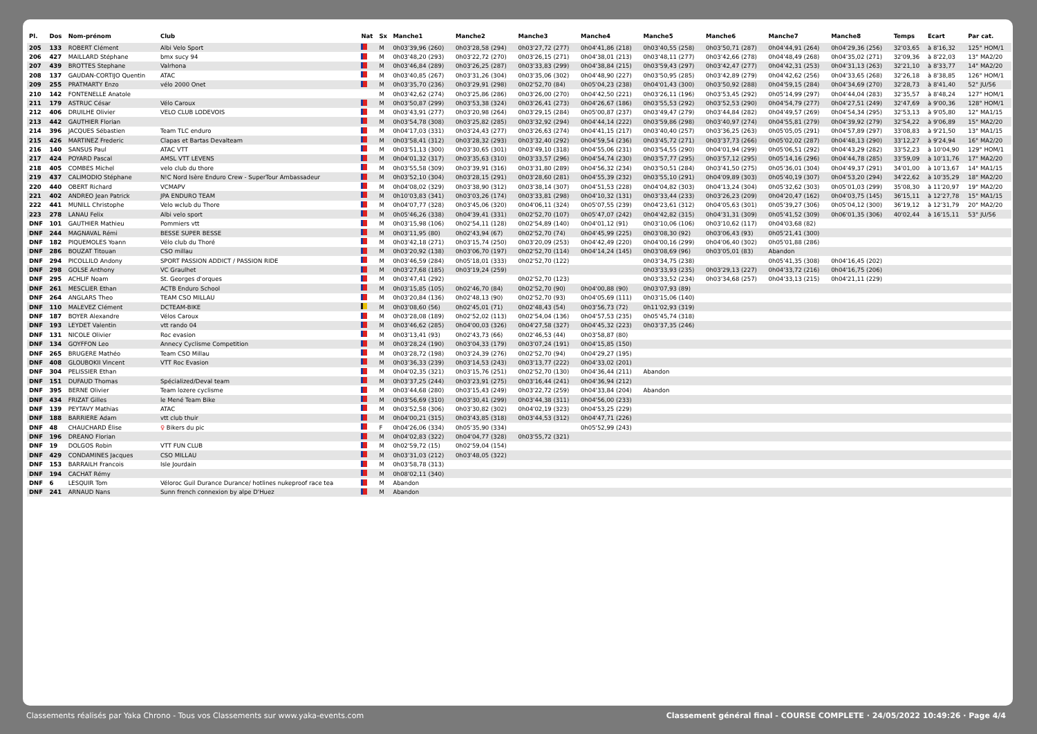| Pl. | Dos | Nom-prénom | Club | Nat | Sx | Manche1 | Manche2 | Manche3 | Manche4 | Manche5 | Manche6 | Manche7 | Manche8 | Temps | Ecart | Par cat. |
| --- | --- | --- | --- | --- | --- | --- | --- | --- | --- | --- | --- | --- | --- | --- | --- | --- |
| 205 | 133 | ROBERT Clément | Albi Velo Sport | | M | 0h03'39,96 (260) | 0h03'28,58 (294) | 0h03'27,72 (277) | 0h04'41,86 (218) | 0h03'40,55 (258) | 0h03'50,71 (287) | 0h04'44,91 (264) | 0h04'29,36 (256) | 32'03,65 | à 8'16,32 | 125° HOM/1 |
| 206 | 427 | MAILLARD Stéphane | bmx sucy 94 | | M | 0h03'48,20 (293) | 0h03'22,72 (270) | 0h03'26,15 (271) | 0h04'38,01 (213) | 0h03'48,11 (277) | 0h03'42,66 (278) | 0h04'48,49 (268) | 0h04'35,02 (271) | 32'09,36 | à 8'22,03 | 13° MA2/20 |
| 207 | 439 | BROTTES Stephane | Valrhona | | M | 0h03'46,84 (289) | 0h03'26,25 (287) | 0h03'33,83 (299) | 0h04'38,84 (215) | 0h03'59,43 (297) | 0h03'42,47 (277) | 0h04'42,31 (253) | 0h04'31,13 (263) | 32'21,10 | à 8'33,77 | 14° MA2/20 |
| 208 | 137 | GAUDAN-CORTIJO Quentin | ATAC | | M | 0h03'40,85 (267) | 0h03'31,26 (304) | 0h03'35,06 (302) | 0h04'48,90 (227) | 0h03'50,95 (285) | 0h03'42,89 (279) | 0h04'42,62 (256) | 0h04'33,65 (268) | 32'26,18 | à 8'38,85 | 126° HOM/1 |
| 209 | 255 | PRATMARTY Enzo | vélo 2000 Onet | | M | 0h03'35,70 (236) | 0h03'29,91 (298) | 0h02'52,70 (84) | 0h05'04,23 (238) | 0h04'01,43 (300) | 0h03'50,92 (288) | 0h04'59,15 (284) | 0h04'34,69 (270) | 32'28,73 | à 8'41,40 | 52° JU/56 |
| 210 | 142 | FONTENELLE Anatole | | | M | 0h03'42,62 (274) | 0h03'25,86 (286) | 0h03'26,00 (270) | 0h04'42,50 (221) | 0h03'26,11 (196) | 0h03'53,45 (292) | 0h05'14,99 (297) | 0h04'44,04 (283) | 32'35,57 | à 8'48,24 | 127° HOM/1 |
| 211 | 179 | ASTRUC César | Vélo Caroux | | M | 0h03'50,87 (299) | 0h03'53,38 (324) | 0h03'26,41 (273) | 0h04'26,67 (186) | 0h03'55,53 (292) | 0h03'52,53 (290) | 0h04'54,79 (277) | 0h04'27,51 (249) | 32'47,69 | à 9'00,36 | 128° HOM/1 |
| 212 | 406 | DRUILHE Olivier | VELO CLUB LODEVOIS | | M | 0h03'43,91 (277) | 0h03'20,98 (264) | 0h03'29,15 (284) | 0h05'00,87 (237) | 0h03'49,47 (279) | 0h03'44,84 (282) | 0h04'49,57 (269) | 0h04'54,34 (295) | 32'53,13 | à 9'05,80 | 12° MA1/15 |
| 213 | 442 | GAUTHIER Florian | | | M | 0h03'54,78 (308) | 0h03'25,82 (285) | 0h03'32,92 (294) | 0h04'44,14 (222) | 0h03'59,86 (298) | 0h03'40,97 (274) | 0h04'55,81 (279) | 0h04'39,92 (279) | 32'54,22 | à 9'06,89 | 15° MA2/20 |
| 214 | 396 | JACQUES Sébastien | Team TLC enduro | | M | 0h04'17,03 (331) | 0h03'24,43 (277) | 0h03'26,63 (274) | 0h04'41,15 (217) | 0h03'40,40 (257) | 0h03'36,25 (263) | 0h05'05,05 (291) | 0h04'57,89 (297) | 33'08,83 | à 9'21,50 | 13° MA1/15 |
| 215 | 426 | MARTINEZ Frederic | Clapas et Bartas Devalteam | | M | 0h03'58,41 (312) | 0h03'28,32 (293) | 0h03'32,40 (292) | 0h04'59,54 (236) | 0h03'45,72 (271) | 0h03'37,73 (266) | 0h05'02,02 (287) | 0h04'48,13 (290) | 33'12,27 | à 9'24,94 | 16° MA2/20 |
| 216 | 140 | SANSUS Paul | ATAC VTT | | M | 0h03'51,13 (300) | 0h03'30,65 (301) | 0h03'49,10 (318) | 0h04'55,06 (231) | 0h03'54,55 (290) | 0h04'01,94 (299) | 0h05'06,51 (292) | 0h04'43,29 (282) | 33'52,23 | à 10'04,90 | 129° HOM/1 |
| 217 | 424 | POYARD Pascal | AMSL VTT LEVENS | | M | 0h04'01,32 (317) | 0h03'35,63 (310) | 0h03'33,57 (296) | 0h04'54,74 (230) | 0h03'57,77 (295) | 0h03'57,12 (295) | 0h05'14,16 (296) | 0h04'44,78 (285) | 33'59,09 | à 10'11,76 | 17° MA2/20 |
| 218 | 405 | COMBES Michel | velo club du thore | | M | 0h03'55,58 (309) | 0h03'39,91 (316) | 0h03'31,80 (289) | 0h04'56,32 (234) | 0h03'50,51 (284) | 0h03'41,50 (275) | 0h05'36,01 (304) | 0h04'49,37 (291) | 34'01,00 | à 10'13,67 | 14° MA1/15 |
| 219 | 437 | CALIMODIO Stéphane | N!C Nord Isère Enduro Crew - SuperTour Ambassadeur | | M | 0h03'52,10 (304) | 0h03'28,15 (291) | 0h03'28,60 (281) | 0h04'55,39 (232) | 0h03'55,10 (291) | 0h04'09,89 (303) | 0h05'40,19 (307) | 0h04'53,20 (294) | 34'22,62 | à 10'35,29 | 18° MA2/20 |
| 220 | 440 | OBERT Richard | VCMAPV | | M | 0h04'08,02 (329) | 0h03'38,90 (312) | 0h03'38,14 (307) | 0h04'51,53 (228) | 0h04'04,82 (303) | 0h04'13,24 (304) | 0h05'32,62 (303) | 0h05'01,03 (299) | 35'08,30 | à 11'20,97 | 19° MA2/20 |
| 221 | 402 | ANDREO Jean Patrick | JPA ENDURO TEAM | | M | 0h10'03,83 (341) | 0h03'03,26 (174) | 0h03'33,81 (298) | 0h04'10,32 (131) | 0h03'33,44 (233) | 0h03'26,23 (209) | 0h04'20,47 (162) | 0h04'03,75 (145) | 36'15,11 | à 12'27,78 | 15° MA1/15 |
| 222 | 441 | MUNILL Christophe | Velo wclub du Thore | | M | 0h04'07,77 (328) | 0h03'45,06 (320) | 0h04'06,11 (324) | 0h05'07,55 (239) | 0h04'23,61 (312) | 0h04'05,63 (301) | 0h05'39,27 (306) | 0h05'04,12 (300) | 36'19,12 | à 12'31,79 | 20° MA2/20 |
| 223 | 278 | LANAU Felix | Albi velo sport | | M | 0h05'46,26 (338) | 0h04'39,41 (331) | 0h02'52,70 (107) | 0h05'47,07 (242) | 0h04'42,82 (315) | 0h04'31,31 (309) | 0h05'41,52 (309) | 0h06'01,35 (306) | 40'02,44 | à 16'15,11 | 53° JU/56 |
| DNF | 101 | GAUTHIER Mathieu | Pommiers vtt | | M | 0h03'15,98 (106) | 0h02'54,11 (128) | 0h02'54,89 (140) | 0h04'01,12 (91) | 0h03'10,06 (106) | 0h03'10,62 (117) | 0h04'03,68 (82) | | | | |
| DNF | 244 | MAGNAVAL Rémi | BESSE SUPER BESSE | | M | 0h03'11,95 (80) | 0h02'43,94 (67) | 0h02'52,70 (74) | 0h04'45,99 (225) | 0h03'08,30 (92) | 0h03'06,43 (93) | 0h05'21,41 (300) | | | | |
| DNF | 182 | PIQUEMOLES Yoann | Vélo club du Thoré | | M | 0h03'42,18 (271) | 0h03'15,74 (250) | 0h03'20,09 (253) | 0h04'42,49 (220) | 0h04'00,16 (299) | 0h04'06,40 (302) | 0h05'01,88 (286) | | | | |
| DNF | 286 | BOUZAT Titouan | CSO millau | | M | 0h03'20,92 (138) | 0h03'06,70 (197) | 0h02'52,70 (114) | 0h04'14,24 (145) | 0h03'08,69 (96) | 0h03'05,01 (83) | Abandon | | | | |
| DNF | 294 | PICOLLILO Andony | SPORT PASSION ADDICT / PASSION RIDE | | M | 0h03'46,59 (284) | 0h05'18,01 (333) | 0h02'52,70 (122) | | 0h03'34,75 (238) | | 0h05'41,35 (308) | 0h04'16,45 (202) | | | |
| DNF | 298 | GOLSE Anthony | VC Graulhet | | M | 0h03'27,68 (185) | 0h03'19,24 (259) | | | 0h03'33,93 (235) | 0h03'29,13 (227) | 0h04'33,72 (216) | 0h04'16,75 (206) | | | |
| DNF | 295 | ACHLIF Noam | St. Georges d'orques | | M | 0h03'47,41 (292) | | 0h02'52,70 (123) | | 0h03'33,52 (234) | 0h03'34,68 (257) | 0h04'33,13 (215) | 0h04'21,11 (229) | | | |
| DNF | 261 | MESCLIER Ethan | ACTB Enduro School | | M | 0h03'15,85 (105) | 0h02'46,70 (84) | 0h02'52,70 (90) | 0h04'00,88 (90) | 0h03'07,93 (89) | | | | | | |
| DNF | 264 | ANGLARS Theo | TEAM CSO MILLAU | | M | 0h03'20,84 (136) | 0h02'48,13 (90) | 0h02'52,70 (93) | 0h04'05,69 (111) | 0h03'15,06 (140) | | | | | | |
| DNF | 110 | MALEVEZ Clément | DCTEAM-BIKE | | M | 0h03'08,60 (56) | 0h02'45,01 (71) | 0h02'48,43 (54) | 0h03'56,73 (72) | 0h11'02,93 (319) | | | | | | |
| DNF | 187 | BOYER Alexandre | Vélos Caroux | | M | 0h03'28,08 (189) | 0h02'52,02 (113) | 0h02'54,04 (136) | 0h04'57,53 (235) | 0h05'45,74 (318) | | | | | | |
| DNF | 193 | LEYDET Valentin | vtt rando 04 | | M | 0h03'46,62 (285) | 0h04'00,03 (326) | 0h04'27,58 (327) | 0h04'45,32 (223) | 0h03'37,35 (246) | | | | | | |
| DNF | 131 | NICOLE Olivier | Roc evasion | | M | 0h03'13,41 (93) | 0h02'43,73 (66) | 0h02'46,53 (44) | 0h03'58,87 (80) | | | | | | | |
| DNF | 134 | GOYFFON Leo | Annecy Cyclisme Competition | | M | 0h03'28,24 (190) | 0h03'04,33 (179) | 0h03'07,24 (191) | 0h04'15,85 (150) | | | | | | | |
| DNF | 265 | BRUGERE Mathéo | Team CSO Millau | | M | 0h03'28,72 (198) | 0h03'24,39 (276) | 0h02'52,70 (94) | 0h04'29,27 (195) | | | | | | | |
| DNF | 408 | GLOUBOKII Vincent | VTT Roc Evasion | | M | 0h03'36,33 (239) | 0h03'14,53 (243) | 0h03'13,77 (222) | 0h04'33,02 (201) | | | | | | | |
| DNF | 304 | PELISSIER Ethan | | | M | 0h04'02,35 (321) | 0h03'15,76 (251) | 0h02'52,70 (130) | 0h04'36,44 (211) | Abandon | | | | | | |
| DNF | 151 | DUFAUD Thomas | Spécialized/Deval team | | M | 0h03'37,25 (244) | 0h03'23,91 (275) | 0h03'16,44 (241) | 0h04'36,94 (212) | | | | | | | |
| DNF | 395 | BERNE Olivier | Team lozere cyclisme | | M | 0h03'44,68 (280) | 0h03'15,43 (249) | 0h03'22,72 (259) | 0h04'33,84 (204) | Abandon | | | | | | |
| DNF | 434 | FRIZAT Gilles | le Mené Team Bike | | M | 0h03'56,69 (310) | 0h03'30,41 (299) | 0h03'44,38 (311) | 0h04'56,00 (233) | | | | | | | |
| DNF | 139 | PEYTAVY Mathias | ATAC | | M | 0h03'52,58 (306) | 0h03'30,82 (302) | 0h04'02,19 (323) | 0h04'53,25 (229) | | | | | | | |
| DNF | 188 | BARRIERE Adam | vtt club thuir | | M | 0h04'00,21 (315) | 0h03'43,85 (318) | 0h03'44,53 (312) | 0h04'47,71 (226) | | | | | | | |
| DNF | 48 | CHAUCHARD Élise | ♀ Bikers du pic | | F | 0h04'26,06 (334) | 0h05'35,90 (334) | | 0h05'52,99 (243) | | | | | | | |
| DNF | 196 | DREANO Florian | | | M | 0h04'02,83 (322) | 0h04'04,77 (328) | 0h03'55,72 (321) | | | | | | | | |
| DNF | 19 | DOLGOS Robin | VTT FUN CLUB | | M | 0h02'59,72 (15) | 0h02'59,04 (154) | | | | | | | | | |
| DNF | 429 | CONDAMINES Jacques | CSO MILLAU | | M | 0h03'31,03 (212) | 0h03'48,05 (322) | | | | | | | | | |
| DNF | 153 | BARRAILH Francois | Isle Jourdain | | M | 0h03'58,78 (313) | | | | | | | | | | |
| DNF | 194 | CACHAT Rémy | | | M | 0h08'02,11 (340) | | | | | | | | | | |
| DNF | 6 | LESQUIR Tom | Véloroc Guil Durance Durance/ hotlines nukeproof race tea | | M | Abandon | | | | | | | | | | |
| DNF | 241 | ARNAUD Nans | Sunn french connexion by alpe D'Huez | | M | Abandon | | | | | | | | | | |
Classements réalisés par Yaka Chrono - Tous vos Classements sur www.yaka-events.com Classement général final - COURSE COMPLETE · 24/05/2022 10:49:26 · Page 4/4